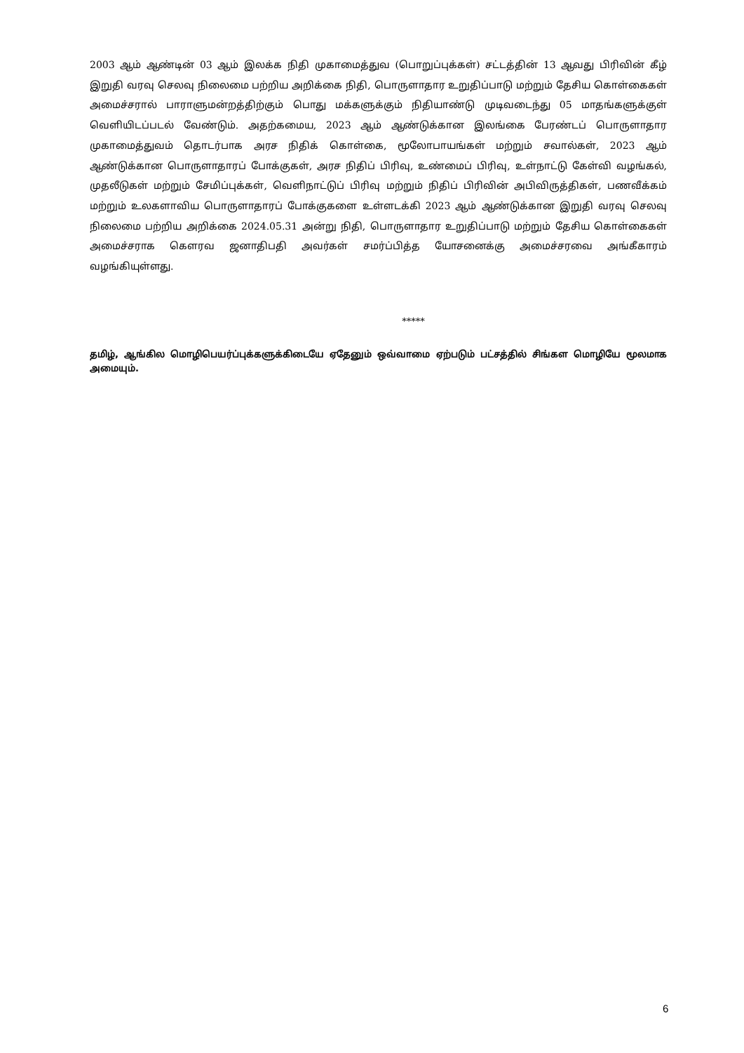2003 ஆம் ஆண்டின் 03 ஆம் இலக்க நிதி முகாமைத்துவ (பொறுப்புக்கள்) சட்டத்தின் 13 ஆவது பிரிவின் கீழ் இறுதி வரவு செலவு நிலைமை பற்றிய அறிக்கை நிதி, பொருளாதார உறுதிப்பாடு மற்றும் தேசிய கொள்கைகள் அமைச்சரால் பாராளுமன்றத்திற்கும் பொது மக்களுக்கும் நிதியாண்டு முடிவடைந்து 05 மாதங்களுக்குள் வெளியிடப்படல் வேண்டும். அதற்கமைய, 2023 ஆம் ஆண்டுக்கான இலங்கை பேரண்டப் பொருளாதார முகாமைத்துவம் தொடர்பாக அரச நிதிக் கொள்கை, மூலோபாயங்கள் மற்றும் சவால்கள், 2023 ஆம் ஆண்டுக்கான பொருளாதாரப் போக்குகள், அரச நிதிப் பிரிவு, உண்மைப் பிரிவு, உள்நாட்டு கேள்வி வழங்கல், முதலீடுகள் மற்றும் சேமிப்புக்கள், வெளிநாட்டுப் பிரிவு மற்றும் நிதிப் பிரிவின் அபிவிருத்திகள், பணவீக்கம் மற்றும் உலகளாவிய பொருளாதாரப் போக்குகளை உள்ளடக்கி 2023 ஆம் ஆண்டுக்கான இறுதி வரவு செலவு நிலைமை பற்றிய அறிக்கை 2024.05.31 அன்று நிதி, பொருளாதார உறுதிப்பாடு மற்றும் தேசிய கொள்கைகள் அமைச்சராக கௌரவ ஜனாதிபதி அவர்கள் சமர்ப்பித்த யோசனைக்கு அமைச்சரவை அங்கீகாரம் வழங்கியுள்ளது.
*****
தமிழ், ஆங்கில மொழிபெயர்ப்புக்களுக்கிடையே ஏதேனும் ஒவ்வாமை ஏற்படும் பட்சத்தில் சிங்கள மொழியே மூலமாக அமையும்.
6